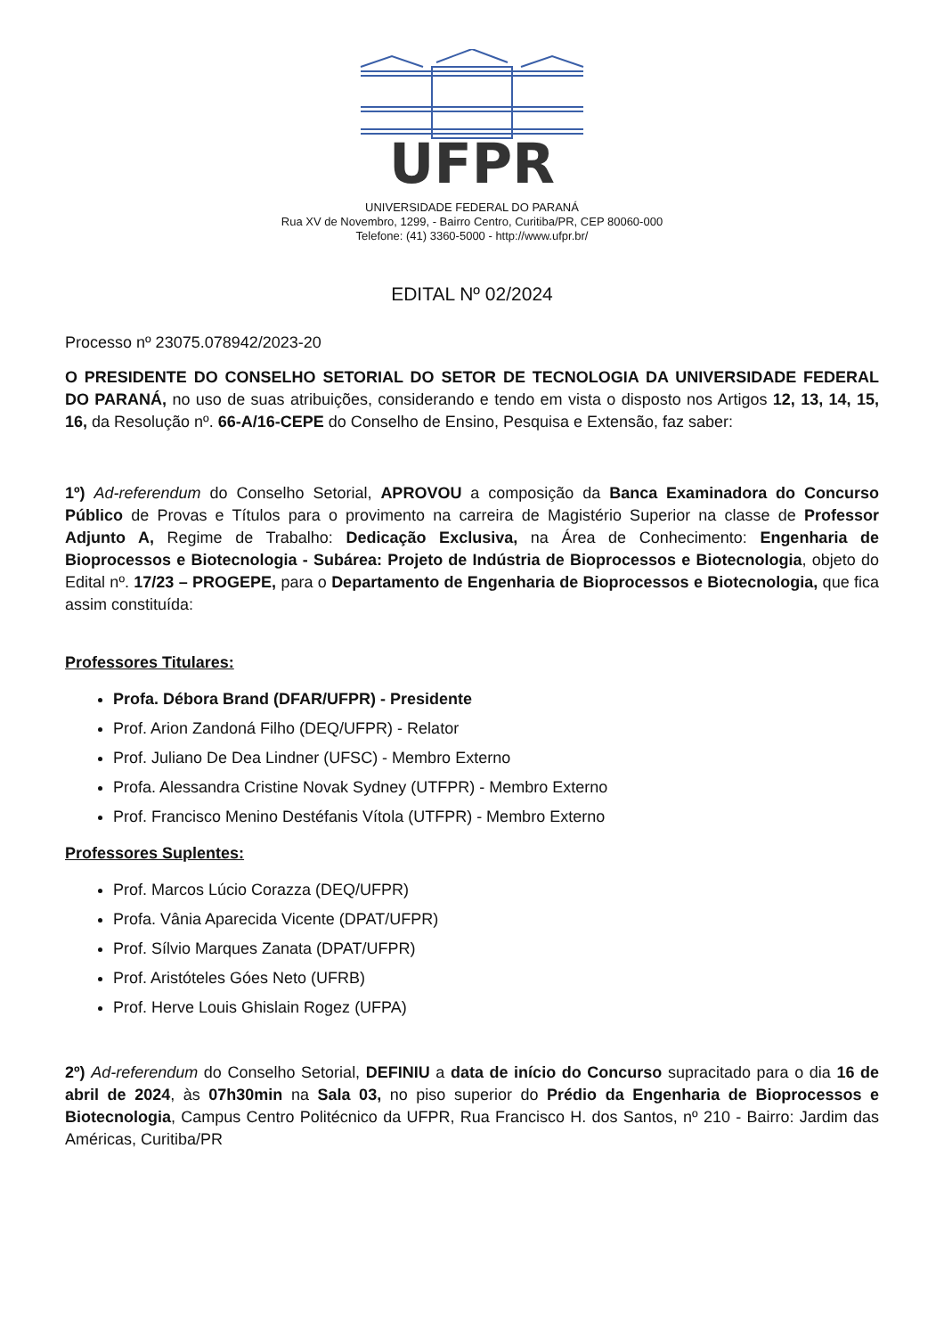UFPR
UNIVERSIDADE FEDERAL DO PARANÁ
Rua XV de Novembro, 1299, - Bairro Centro, Curitiba/PR, CEP 80060-000
Telefone: (41) 3360-5000 - http://www.ufpr.br/
EDITAL Nº 02/2024
Processo nº 23075.078942/2023-20
O PRESIDENTE DO CONSELHO SETORIAL DO SETOR DE TECNOLOGIA DA UNIVERSIDADE FEDERAL DO PARANÁ, no uso de suas atribuições, considerando e tendo em vista o disposto nos Artigos 12, 13, 14, 15, 16, da Resolução nº. 66-A/16-CEPE do Conselho de Ensino, Pesquisa e Extensão, faz saber:
1º) Ad-referendum do Conselho Setorial, APROVOU a composição da Banca Examinadora do Concurso Público de Provas e Títulos para o provimento na carreira de Magistério Superior na classe de Professor Adjunto A, Regime de Trabalho: Dedicação Exclusiva, na Área de Conhecimento: Engenharia de Bioprocessos e Biotecnologia - Subárea: Projeto de Indústria de Bioprocessos e Biotecnologia, objeto do Edital nº. 17/23 – PROGEPE, para o Departamento de Engenharia de Bioprocessos e Biotecnologia, que fica assim constituída:
Professores Titulares:
Profa. Débora Brand (DFAR/UFPR) - Presidente
Prof. Arion Zandoná Filho (DEQ/UFPR) - Relator
Prof. Juliano De Dea Lindner (UFSC) - Membro Externo
Profa. Alessandra Cristine Novak Sydney (UTFPR) - Membro Externo
Prof. Francisco Menino Destéfanis Vítola (UTFPR) - Membro Externo
Professores Suplentes:
Prof. Marcos Lúcio Corazza (DEQ/UFPR)
Profa. Vânia Aparecida Vicente (DPAT/UFPR)
Prof. Sílvio Marques Zanata (DPAT/UFPR)
Prof. Aristóteles Góes Neto (UFRB)
Prof. Herve Louis Ghislain Rogez (UFPA)
2º) Ad-referendum do Conselho Setorial, DEFINIU a data de início do Concurso supracitado para o dia 16 de abril de 2024, às 07h30min na Sala 03, no piso superior do Prédio da Engenharia de Bioprocessos e Biotecnologia, Campus Centro Politécnico da UFPR, Rua Francisco H. dos Santos, nº 210 - Bairro: Jardim das Américas, Curitiba/PR